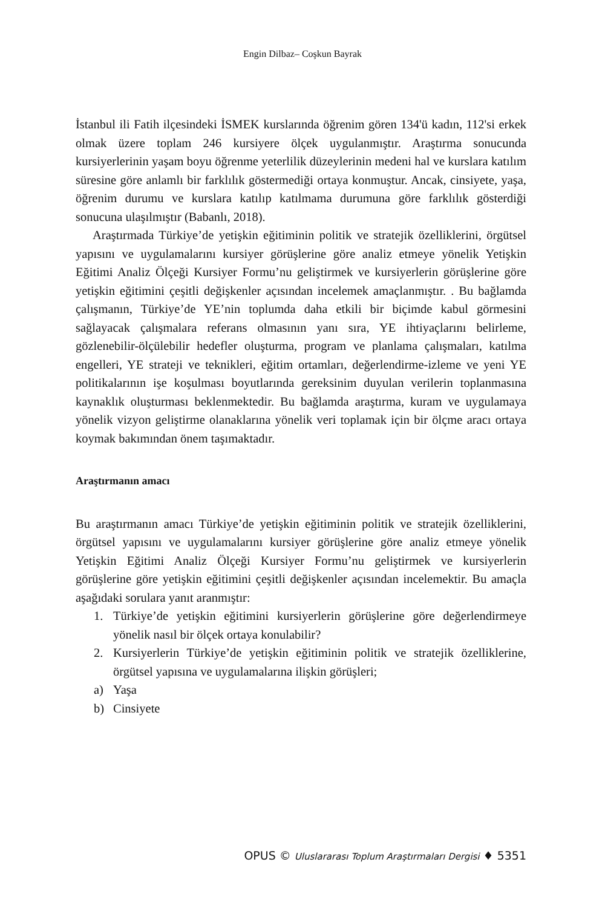Engin Dilbaz– Coşkun Bayrak
İstanbul ili Fatih ilçesindeki İSMEK kurslarında öğrenim gören 134'ü kadın, 112'si erkek olmak üzere toplam 246 kursiyere ölçek uygulanmıştır. Araştırma sonucunda kursiyerlerinin yaşam boyu öğrenme yeterlilik düzeylerinin medeni hal ve kurslara katılım süresine göre anlamlı bir farklılık göstermediği ortaya konmuştur. Ancak, cinsiyete, yaşa, öğrenim durumu ve kurslara katılıp katılmama durumuna göre farklılık gösterdiği sonucuna ulaşılmıştır (Babanlı, 2018).
Araştırmada Türkiye’de yetişkin eğitiminin politik ve stratejik özelliklerini, örgütsel yapısını ve uygulamalarını kursiyer görüşlerine göre analiz etmeye yönelik Yetişkin Eğitimi Analiz Ölçeği Kursiyer Formu’nu geliştirmek ve kursiyerlerin görüşlerine göre yetişkin eğitimini çeşitli değişkenler açısından incelemek amaçlanmıştır. . Bu bağlamda çalışmanın, Türkiye’de YE’nin toplumda daha etkili bir biçimde kabul görmesini sağlayacak çalışmalara referans olmasının yanı sıra, YE ihtiyaçlarını belirleme, gözlenebilir-ölçülebilir hedefler oluşturma, program ve planlama çalışmaları, katılma engelleri, YE strateji ve teknikleri, eğitim ortamları, değerlendirme-izleme ve yeni YE politikalarının işe koşulması boyutlarında gereksinim duyulan verilerin toplanmasına kaynaklık oluşturması beklenmektedir. Bu bağlamda araştırma, kuram ve uygulamaya yönelik vizyon geliştirme olanaklarına yönelik veri toplamak için bir ölçme aracı ortaya koymak bakımından önem taşımaktadır.
Araştırmanın amacı
Bu araştırmanın amacı Türkiye’de yetişkin eğitiminin politik ve stratejik özelliklerini, örgütsel yapısını ve uygulamalarını kursiyer görüşlerine göre analiz etmeye yönelik Yetişkin Eğitimi Analiz Ölçeği Kursiyer Formu’nu geliştirmek ve kursiyerlerin görüşlerine göre yetişkin eğitimini çeşitli değişkenler açısından incelemektir. Bu amaçla aşağıdaki sorulara yanıt aranmıştır:
1. Türkiye’de yetişkin eğitimini kursiyerlerin görüşlerine göre değerlendirmeye yönelik nasıl bir ölçek ortaya konulabilir?
2. Kursiyerlerin Türkiye’de yetişkin eğitiminin politik ve stratejik özelliklerine, örgütsel yapısına ve uygulamalarına ilişkin görüşleri;
a) Yaşa
b) Cinsiyete
OPUS © Uluslararası Toplum Araştırmaları Dergisi ♦ 5351